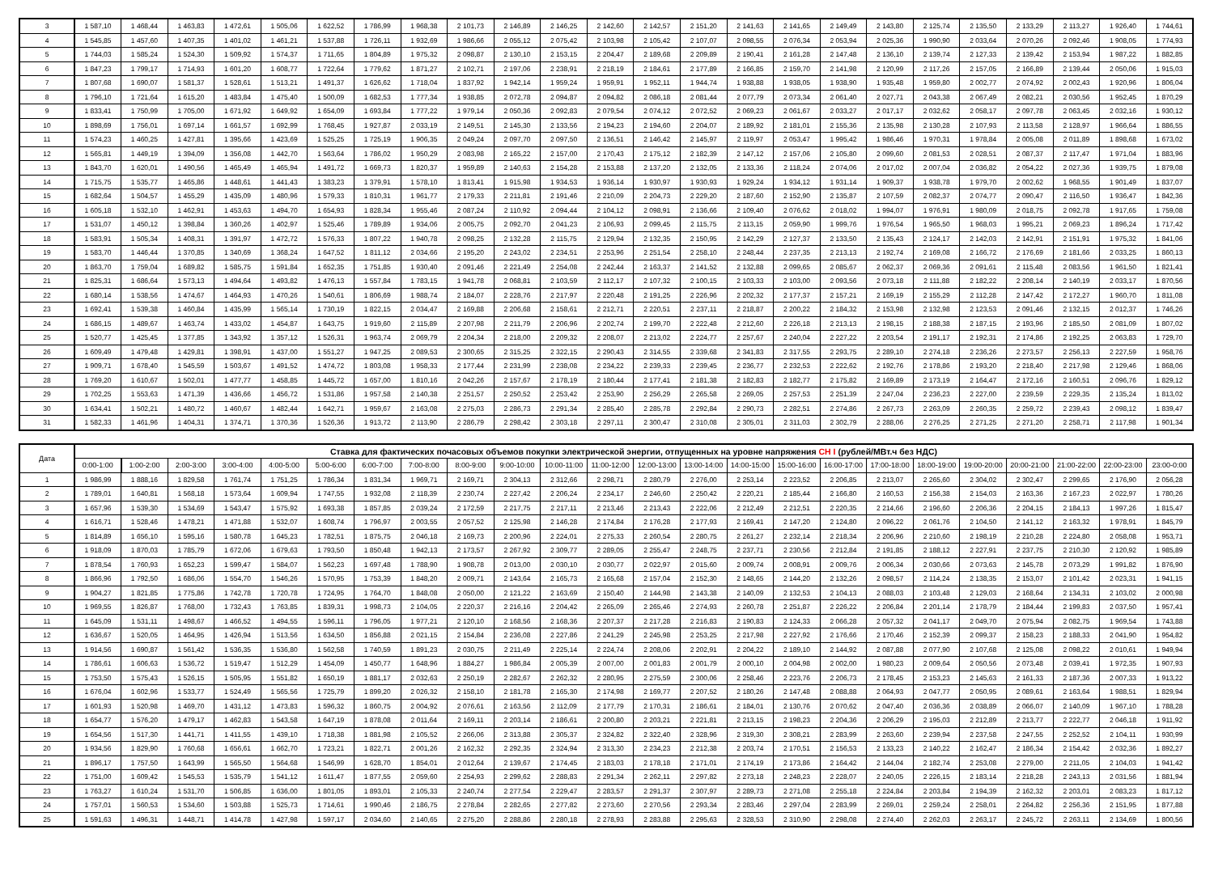| 3 | 1 587,10 | 1 468,44 | 1 463,83 | 1 472,61 | 1 505,06 | 1 622,52 | 1 786,99 | 1 968,38 | 2 101,73 | 2 146,89 | 2 146,25 | 2 142,60 | 2 142,57 | 2 151,20 | 2 141,63 | 2 141,65 | 2 149,49 | 2 143,80 | 2 125,74 | 2 135,50 | 2 133,29 | 2 113,27 | 1 926,40 | 1 744,61 |
| 4 | 1 545,85 | 1 457,60 | 1 407,35 | 1 401,02 | 1 461,21 | 1 537,88 | 1 726,11 | 1 932,69 | 1 986,66 | 2 055,12 | 2 075,42 | 2 103,98 | 2 105,42 | 2 107,07 | 2 098,55 | 2 076,34 | 2 053,94 | 2 025,36 | 1 990,90 | 2 033,64 | 2 070,26 | 2 092,46 | 1 908,05 | 1 774,93 |
| 5 | 1 744,03 | 1 585,24 | 1 524,30 | 1 509,92 | 1 574,37 | 1 711,65 | 1 804,89 | 1 975,32 | 2 098,87 | 2 130,10 | 2 153,15 | 2 204,47 | 2 189,68 | 2 209,89 | 2 190,41 | 2 161,28 | 2 147,48 | 2 136,10 | 2 139,74 | 2 127,33 | 2 139,42 | 2 153,94 | 1 987,22 | 1 882,85 |
| 6 | 1 847,23 | 1 799,17 | 1 714,93 | 1 601,20 | 1 608,77 | 1 722,64 | 1 779,62 | 1 871,27 | 2 102,71 | 2 197,06 | 2 238,91 | 2 218,19 | 2 184,61 | 2 177,89 | 2 166,85 | 2 159,70 | 2 141,98 | 2 120,99 | 2 117,26 | 2 157,05 | 2 166,89 | 2 139,44 | 2 050,06 | 1 915,03 |
| 7 | 1 807,68 | 1 690,07 | 1 581,37 | 1 528,61 | 1 513,21 | 1 491,37 | 1 626,62 | 1 718,04 | 1 837,92 | 1 942,14 | 1 959,24 | 1 959,91 | 1 952,11 | 1 944,74 | 1 938,88 | 1 938,05 | 1 938,90 | 1 935,48 | 1 959,80 | 2 002,77 | 2 074,92 | 2 002,43 | 1 920,96 | 1 806,04 |
| 8 | 1 796,10 | 1 721,64 | 1 615,20 | 1 483,84 | 1 475,40 | 1 500,09 | 1 682,53 | 1 777,34 | 1 938,85 | 2 072,78 | 2 094,87 | 2 094,82 | 2 086,18 | 2 081,44 | 2 077,79 | 2 073,34 | 2 061,40 | 2 027,71 | 2 043,38 | 2 067,49 | 2 082,21 | 2 030,56 | 1 952,45 | 1 870,29 |
| 9 | 1 833,41 | 1 750,99 | 1 705,00 | 1 671,92 | 1 649,92 | 1 654,09 | 1 693,84 | 1 777,22 | 1 979,14 | 2 050,36 | 2 092,83 | 2 079,54 | 2 074,12 | 2 072,52 | 2 069,23 | 2 061,67 | 2 033,27 | 2 017,17 | 2 032,62 | 2 058,17 | 2 097,78 | 2 063,45 | 2 032,16 | 1 930,12 |
| 10 | 1 898,69 | 1 756,01 | 1 697,14 | 1 661,57 | 1 692,99 | 1 768,45 | 1 927,87 | 2 033,19 | 2 149,51 | 2 145,30 | 2 133,56 | 2 194,23 | 2 194,60 | 2 204,07 | 2 189,92 | 2 181,01 | 2 155,36 | 2 135,98 | 2 130,28 | 2 107,93 | 2 113,58 | 2 128,97 | 1 966,64 | 1 886,55 |
| 11 | 1 574,23 | 1 460,25 | 1 427,81 | 1 395,66 | 1 423,69 | 1 525,25 | 1 725,19 | 1 906,35 | 2 049,24 | 2 097,70 | 2 097,50 | 2 136,51 | 2 146,42 | 2 145,97 | 2 119,97 | 2 053,47 | 1 995,42 | 1 986,46 | 1 970,31 | 1 978,84 | 2 005,08 | 2 011,89 | 1 898,68 | 1 673,02 |
| 12 | 1 565,81 | 1 449,19 | 1 394,09 | 1 356,08 | 1 442,70 | 1 563,64 | 1 786,02 | 1 950,29 | 2 083,98 | 2 165,22 | 2 157,00 | 2 170,43 | 2 175,12 | 2 182,39 | 2 147,12 | 2 157,06 | 2 105,80 | 2 099,60 | 2 081,53 | 2 028,51 | 2 087,37 | 2 117,47 | 1 971,04 | 1 883,96 |
| 13 | 1 843,70 | 1 620,01 | 1 490,56 | 1 465,49 | 1 465,94 | 1 491,72 | 1 669,73 | 1 820,37 | 1 959,89 | 2 140,63 | 2 154,28 | 2 153,88 | 2 137,20 | 2 132,05 | 2 133,36 | 2 118,24 | 2 074,06 | 2 017,02 | 2 007,04 | 2 036,82 | 2 054,22 | 2 027,36 | 1 939,75 | 1 879,08 |
| 14 | 1 715,75 | 1 535,77 | 1 465,86 | 1 448,61 | 1 441,43 | 1 383,23 | 1 379,91 | 1 578,10 | 1 813,41 | 1 915,98 | 1 934,53 | 1 936,14 | 1 930,97 | 1 930,93 | 1 929,24 | 1 934,12 | 1 931,14 | 1 909,37 | 1 938,78 | 1 979,70 | 2 002,62 | 1 968,55 | 1 901,49 | 1 837,07 |
| 15 | 1 682,64 | 1 504,57 | 1 455,29 | 1 435,09 | 1 480,96 | 1 579,33 | 1 810,31 | 1 961,77 | 2 179,33 | 2 211,81 | 2 191,46 | 2 210,09 | 2 204,73 | 2 229,20 | 2 187,60 | 2 152,90 | 2 135,87 | 2 107,59 | 2 082,37 | 2 074,77 | 2 090,47 | 2 116,50 | 1 936,47 | 1 842,36 |
| 16 | 1 605,18 | 1 532,10 | 1 462,91 | 1 453,63 | 1 494,70 | 1 654,93 | 1 828,34 | 1 955,46 | 2 087,24 | 2 110,92 | 2 094,44 | 2 104,12 | 2 098,91 | 2 136,66 | 2 109,40 | 2 076,62 | 2 018,02 | 1 994,07 | 1 976,91 | 1 980,09 | 2 018,75 | 2 092,78 | 1 917,65 | 1 759,08 |
| 17 | 1 531,07 | 1 450,12 | 1 398,84 | 1 360,26 | 1 402,97 | 1 525,46 | 1 789,89 | 1 934,06 | 2 005,75 | 2 092,70 | 2 041,23 | 2 106,93 | 2 099,45 | 2 115,75 | 2 113,15 | 2 059,90 | 1 999,76 | 1 976,54 | 1 965,50 | 1 968,03 | 1 995,21 | 2 069,23 | 1 896,24 | 1 717,42 |
| 18 | 1 583,91 | 1 505,34 | 1 408,31 | 1 391,97 | 1 472,72 | 1 576,33 | 1 807,22 | 1 940,78 | 2 098,25 | 2 132,28 | 2 115,75 | 2 129,94 | 2 132,35 | 2 150,95 | 2 142,29 | 2 127,37 | 2 133,50 | 2 135,43 | 2 124,17 | 2 142,03 | 2 142,91 | 2 151,91 | 1 975,32 | 1 841,06 |
| 19 | 1 583,70 | 1 446,44 | 1 370,85 | 1 340,69 | 1 368,24 | 1 647,52 | 1 811,12 | 2 034,66 | 2 195,20 | 2 243,02 | 2 234,51 | 2 253,96 | 2 251,54 | 2 258,10 | 2 248,44 | 2 237,35 | 2 213,13 | 2 192,74 | 2 169,08 | 2 166,72 | 2 176,69 | 2 181,66 | 2 033,25 | 1 860,13 |
| 20 | 1 863,70 | 1 759,04 | 1 689,82 | 1 585,75 | 1 591,84 | 1 652,35 | 1 751,85 | 1 930,40 | 2 091,46 | 2 221,49 | 2 254,08 | 2 242,44 | 2 163,37 | 2 141,52 | 2 132,88 | 2 099,65 | 2 085,67 | 2 062,37 | 2 069,36 | 2 091,61 | 2 115,48 | 2 083,56 | 1 961,50 | 1 821,41 |
| 21 | 1 825,31 | 1 686,64 | 1 573,13 | 1 494,64 | 1 493,82 | 1 476,13 | 1 557,84 | 1 783,15 | 1 941,78 | 2 068,81 | 2 103,59 | 2 112,17 | 2 107,32 | 2 100,15 | 2 103,33 | 2 103,00 | 2 093,56 | 2 073,18 | 2 111,88 | 2 182,22 | 2 208,14 | 2 140,19 | 2 033,17 | 1 870,56 |
| 22 | 1 680,14 | 1 538,56 | 1 474,67 | 1 464,93 | 1 470,26 | 1 540,61 | 1 806,69 | 1 988,74 | 2 184,07 | 2 228,76 | 2 217,97 | 2 220,48 | 2 191,25 | 2 226,96 | 2 202,32 | 2 177,37 | 2 157,21 | 2 169,19 | 2 155,29 | 2 112,28 | 2 147,42 | 2 172,27 | 1 960,70 | 1 811,08 |
| 23 | 1 692,41 | 1 539,38 | 1 460,84 | 1 435,99 | 1 565,14 | 1 730,19 | 1 822,15 | 2 034,47 | 2 169,88 | 2 206,68 | 2 158,61 | 2 212,71 | 2 220,51 | 2 237,11 | 2 218,87 | 2 200,22 | 2 184,32 | 2 153,98 | 2 132,98 | 2 123,53 | 2 091,46 | 2 132,15 | 2 012,37 | 1 746,26 |
| 24 | 1 686,15 | 1 489,67 | 1 463,74 | 1 433,02 | 1 454,87 | 1 643,75 | 1 919,60 | 2 115,89 | 2 207,98 | 2 211,79 | 2 206,96 | 2 202,74 | 2 199,70 | 2 222,48 | 2 212,60 | 2 226,18 | 2 213,13 | 2 198,15 | 2 188,38 | 2 187,15 | 2 193,96 | 2 185,50 | 2 081,09 | 1 807,02 |
| 25 | 1 520,77 | 1 425,45 | 1 377,85 | 1 343,92 | 1 357,12 | 1 526,31 | 1 963,74 | 2 069,79 | 2 204,34 | 2 218,00 | 2 209,32 | 2 208,07 | 2 213,02 | 2 224,77 | 2 257,67 | 2 240,04 | 2 227,22 | 2 203,54 | 2 191,17 | 2 192,31 | 2 174,86 | 2 192,25 | 2 063,83 | 1 729,70 |
| 26 | 1 609,49 | 1 479,48 | 1 429,81 | 1 398,91 | 1 437,00 | 1 551,27 | 1 947,25 | 2 089,53 | 2 300,65 | 2 315,25 | 2 322,15 | 2 290,43 | 2 314,55 | 2 339,68 | 2 341,83 | 2 317,55 | 2 293,75 | 2 289,10 | 2 274,18 | 2 236,26 | 2 273,57 | 2 256,13 | 2 227,59 | 1 958,76 |
| 27 | 1 909,71 | 1 678,40 | 1 545,59 | 1 503,67 | 1 491,52 | 1 474,72 | 1 803,08 | 1 958,33 | 2 177,44 | 2 231,99 | 2 238,08 | 2 234,22 | 2 239,33 | 2 239,45 | 2 236,77 | 2 232,53 | 2 222,62 | 2 192,76 | 2 178,86 | 2 193,20 | 2 218,40 | 2 217,98 | 2 129,46 | 1 868,06 |
| 28 | 1 769,20 | 1 610,67 | 1 502,01 | 1 477,77 | 1 458,85 | 1 445,72 | 1 657,00 | 1 810,16 | 2 042,26 | 2 157,67 | 2 178,19 | 2 180,44 | 2 177,41 | 2 181,38 | 2 182,83 | 2 182,77 | 2 175,82 | 2 169,89 | 2 173,19 | 2 164,47 | 2 172,16 | 2 160,51 | 2 096,76 | 1 829,12 |
| 29 | 1 702,25 | 1 553,63 | 1 471,39 | 1 436,66 | 1 456,72 | 1 531,86 | 1 957,58 | 2 140,38 | 2 251,57 | 2 250,52 | 2 253,42 | 2 253,90 | 2 256,29 | 2 265,58 | 2 269,05 | 2 257,53 | 2 251,39 | 2 247,04 | 2 236,23 | 2 227,00 | 2 239,59 | 2 229,35 | 2 135,24 | 1 813,02 |
| 30 | 1 634,41 | 1 502,21 | 1 480,72 | 1 460,67 | 1 482,44 | 1 642,71 | 1 959,67 | 2 163,08 | 2 275,03 | 2 286,73 | 2 291,34 | 2 285,40 | 2 285,78 | 2 292,84 | 2 290,73 | 2 282,51 | 2 274,86 | 2 267,73 | 2 263,09 | 2 260,35 | 2 259,72 | 2 239,43 | 2 098,12 | 1 839,47 |
| 31 | 1 582,33 | 1 461,96 | 1 404,31 | 1 374,71 | 1 370,36 | 1 526,36 | 1 913,72 | 2 113,90 | 2 286,79 | 2 298,42 | 2 303,18 | 2 297,11 | 2 300,47 | 2 310,08 | 2 305,01 | 2 311,03 | 2 302,79 | 2 288,06 | 2 276,25 | 2 271,25 | 2 271,20 | 2 258,71 | 2 117,98 | 1 901,34 |
| Дата | Ставка для фактических почасовых объемов покупки электрической энергии, отпущенных на уровне напряжения СН I (рублей/МВт.ч без НДС) | | | | | | | | | | | | | | | | | | | | | | | |
| --- | --- | --- | --- | --- | --- | --- | --- | --- | --- | --- | --- | --- | --- | --- | --- | --- | --- | --- | --- | --- | --- | --- | --- | --- |
| | 0:00-1:00 | 1:00-2:00 | 2:00-3:00 | 3:00-4:00 | 4:00-5:00 | 5:00-6:00 | 6:00-7:00 | 7:00-8:00 | 8:00-9:00 | 9:00-10:00 | 10:00-11:00 | 11:00-12:00 | 12:00-13:00 | 13:00-14:00 | 14:00-15:00 | 15:00-16:00 | 16:00-17:00 | 17:00-18:00 | 18:00-19:00 | 19:00-20:00 | 20:00-21:00 | 21:00-22:00 | 22:00-23:00 | 23:00-0:00 |
| 1 | 1 986,99 | 1 888,16 | 1 829,58 | 1 761,74 | 1 751,25 | 1 786,34 | 1 831,34 | 1 969,71 | 2 169,71 | 2 304,13 | 2 312,66 | 2 298,71 | 2 280,79 | 2 276,00 | 2 253,14 | 2 223,52 | 2 206,85 | 2 213,07 | 2 265,60 | 2 304,02 | 2 302,47 | 2 299,65 | 2 176,90 | 2 056,28 |
| 2 | 1 789,01 | 1 640,81 | 1 568,18 | 1 573,64 | 1 609,94 | 1 747,55 | 1 932,08 | 2 118,39 | 2 230,74 | 2 227,42 | 2 206,24 | 2 234,17 | 2 246,60 | 2 250,42 | 2 220,21 | 2 185,44 | 2 166,80 | 2 160,53 | 2 156,38 | 2 154,03 | 2 163,36 | 2 167,23 | 2 022,97 | 1 780,26 |
| 3 | 1 657,96 | 1 539,30 | 1 534,69 | 1 543,47 | 1 575,92 | 1 693,38 | 1 857,85 | 2 039,24 | 2 172,59 | 2 217,75 | 2 217,11 | 2 213,46 | 2 213,43 | 2 222,06 | 2 212,49 | 2 212,51 | 2 220,35 | 2 214,66 | 2 196,60 | 2 206,36 | 2 204,15 | 2 184,13 | 1 997,26 | 1 815,47 |
| 4 | 1 616,71 | 1 528,46 | 1 478,21 | 1 471,88 | 1 532,07 | 1 608,74 | 1 796,97 | 2 003,55 | 2 057,52 | 2 125,98 | 2 146,28 | 2 174,84 | 2 176,28 | 2 177,93 | 2 169,41 | 2 147,20 | 2 124,80 | 2 096,22 | 2 061,76 | 2 104,50 | 2 141,12 | 2 163,32 | 1 978,91 | 1 845,79 |
| 5 | 1 814,89 | 1 656,10 | 1 595,16 | 1 580,78 | 1 645,23 | 1 782,51 | 1 875,75 | 2 046,18 | 2 169,73 | 2 200,96 | 2 224,01 | 2 275,33 | 2 260,54 | 2 280,75 | 2 261,27 | 2 232,14 | 2 218,34 | 2 206,96 | 2 210,60 | 2 198,19 | 2 210,28 | 2 224,80 | 2 058,08 | 1 953,71 |
| 6 | 1 918,09 | 1 870,03 | 1 785,79 | 1 672,06 | 1 679,63 | 1 793,50 | 1 850,48 | 1 942,13 | 2 173,57 | 2 267,92 | 2 309,77 | 2 289,05 | 2 255,47 | 2 248,75 | 2 237,71 | 2 230,56 | 2 212,84 | 2 191,85 | 2 188,12 | 2 227,91 | 2 237,75 | 2 210,30 | 2 120,92 | 1 985,89 |
| 7 | 1 878,54 | 1 760,93 | 1 652,23 | 1 599,47 | 1 584,07 | 1 562,23 | 1 697,48 | 1 788,90 | 1 908,78 | 2 013,00 | 2 030,10 | 2 030,77 | 2 022,97 | 2 015,60 | 2 009,74 | 2 008,91 | 2 009,76 | 2 006,34 | 2 030,66 | 2 073,63 | 2 145,78 | 2 073,29 | 1 991,82 | 1 876,90 |
| 8 | 1 866,96 | 1 792,50 | 1 686,06 | 1 554,70 | 1 546,26 | 1 570,95 | 1 753,39 | 1 848,20 | 2 009,71 | 2 143,64 | 2 165,73 | 2 165,68 | 2 157,04 | 2 152,30 | 2 148,65 | 2 144,20 | 2 132,26 | 2 098,57 | 2 114,24 | 2 138,35 | 2 153,07 | 2 101,42 | 2 023,31 | 1 941,15 |
| 9 | 1 904,27 | 1 821,85 | 1 775,86 | 1 742,78 | 1 720,78 | 1 724,95 | 1 764,70 | 1 848,08 | 2 050,00 | 2 121,22 | 2 163,69 | 2 150,40 | 2 144,98 | 2 143,38 | 2 140,09 | 2 132,53 | 2 104,13 | 2 088,03 | 2 103,48 | 2 129,03 | 2 168,64 | 2 134,31 | 2 103,02 | 2 000,98 |
| 10 | 1 969,55 | 1 826,87 | 1 768,00 | 1 732,43 | 1 763,85 | 1 839,31 | 1 998,73 | 2 104,05 | 2 220,37 | 2 216,16 | 2 204,42 | 2 265,09 | 2 265,46 | 2 274,93 | 2 260,78 | 2 251,87 | 2 226,22 | 2 206,84 | 2 201,14 | 2 178,79 | 2 184,44 | 2 199,83 | 2 037,50 | 1 957,41 |
| 11 | 1 645,09 | 1 531,11 | 1 498,67 | 1 466,52 | 1 494,55 | 1 596,11 | 1 796,05 | 1 977,21 | 2 120,10 | 2 168,56 | 2 168,36 | 2 207,37 | 2 217,28 | 2 216,83 | 2 190,83 | 2 124,33 | 2 066,28 | 2 057,32 | 2 041,17 | 2 049,70 | 2 075,94 | 2 082,75 | 1 969,54 | 1 743,88 |
| 12 | 1 636,67 | 1 520,05 | 1 464,95 | 1 426,94 | 1 513,56 | 1 634,50 | 1 856,88 | 2 021,15 | 2 154,84 | 2 236,08 | 2 227,86 | 2 241,29 | 2 245,98 | 2 253,25 | 2 217,98 | 2 227,92 | 2 176,66 | 2 170,46 | 2 152,39 | 2 099,37 | 2 158,23 | 2 188,33 | 2 041,90 | 1 954,82 |
| 13 | 1 914,56 | 1 690,87 | 1 561,42 | 1 536,35 | 1 536,80 | 1 562,58 | 1 740,59 | 1 891,23 | 2 030,75 | 2 211,49 | 2 225,14 | 2 224,74 | 2 208,06 | 2 202,91 | 2 204,22 | 2 189,10 | 2 144,92 | 2 087,88 | 2 077,90 | 2 107,68 | 2 125,08 | 2 098,22 | 2 010,61 | 1 949,94 |
| 14 | 1 786,61 | 1 606,63 | 1 536,72 | 1 519,47 | 1 512,29 | 1 454,09 | 1 450,77 | 1 648,96 | 1 884,27 | 1 986,84 | 2 005,39 | 2 007,00 | 2 001,83 | 2 001,79 | 2 000,10 | 2 004,98 | 2 002,00 | 1 980,23 | 2 009,64 | 2 050,56 | 2 073,48 | 2 039,41 | 1 972,35 | 1 907,93 |
| 15 | 1 753,50 | 1 575,43 | 1 526,15 | 1 505,95 | 1 551,82 | 1 650,19 | 1 881,17 | 2 032,63 | 2 250,19 | 2 282,67 | 2 262,32 | 2 280,95 | 2 275,59 | 2 300,06 | 2 258,46 | 2 223,76 | 2 206,73 | 2 178,45 | 2 153,23 | 2 145,63 | 2 161,33 | 2 187,36 | 2 007,33 | 1 913,22 |
| 16 | 1 676,04 | 1 602,96 | 1 533,77 | 1 524,49 | 1 565,56 | 1 725,79 | 1 899,20 | 2 026,32 | 2 158,10 | 2 181,78 | 2 165,30 | 2 174,98 | 2 169,77 | 2 207,52 | 2 180,26 | 2 147,48 | 2 088,88 | 2 064,93 | 2 047,77 | 2 050,95 | 2 089,61 | 2 163,64 | 1 988,51 | 1 829,94 |
| 17 | 1 601,93 | 1 520,98 | 1 469,70 | 1 431,12 | 1 473,83 | 1 596,32 | 1 860,75 | 2 004,92 | 2 076,61 | 2 163,56 | 2 112,09 | 2 177,79 | 2 170,31 | 2 186,61 | 2 184,01 | 2 130,76 | 2 070,62 | 2 047,40 | 2 036,36 | 2 038,89 | 2 066,07 | 2 140,09 | 1 967,10 | 1 788,28 |
| 18 | 1 654,77 | 1 576,20 | 1 479,17 | 1 462,83 | 1 543,58 | 1 647,19 | 1 878,08 | 2 011,64 | 2 169,11 | 2 203,14 | 2 186,61 | 2 200,80 | 2 203,21 | 2 221,81 | 2 213,15 | 2 198,23 | 2 204,36 | 2 206,29 | 2 195,03 | 2 212,89 | 2 213,77 | 2 222,77 | 2 046,18 | 1 911,92 |
| 19 | 1 654,56 | 1 517,30 | 1 441,71 | 1 411,55 | 1 439,10 | 1 718,38 | 1 881,98 | 2 105,52 | 2 266,06 | 2 313,88 | 2 305,37 | 2 324,82 | 2 322,40 | 2 328,96 | 2 319,30 | 2 308,21 | 2 283,99 | 2 263,60 | 2 239,94 | 2 237,58 | 2 247,55 | 2 252,52 | 2 104,11 | 1 930,99 |
| 20 | 1 934,56 | 1 829,90 | 1 760,68 | 1 656,61 | 1 662,70 | 1 723,21 | 1 822,71 | 2 001,26 | 2 162,32 | 2 292,35 | 2 324,94 | 2 313,30 | 2 234,23 | 2 212,38 | 2 203,74 | 2 170,51 | 2 156,53 | 2 133,23 | 2 140,22 | 2 162,47 | 2 186,34 | 2 154,42 | 2 032,36 | 1 892,27 |
| 21 | 1 896,17 | 1 757,50 | 1 643,99 | 1 565,50 | 1 564,68 | 1 546,99 | 1 628,70 | 1 854,01 | 2 012,64 | 2 139,67 | 2 174,45 | 2 183,03 | 2 178,18 | 2 171,01 | 2 174,19 | 2 173,86 | 2 164,42 | 2 144,04 | 2 182,74 | 2 253,08 | 2 279,00 | 2 211,05 | 2 104,03 | 1 941,42 |
| 22 | 1 751,00 | 1 609,42 | 1 545,53 | 1 535,79 | 1 541,12 | 1 611,47 | 1 877,55 | 2 059,60 | 2 254,93 | 2 299,62 | 2 288,83 | 2 291,34 | 2 262,11 | 2 297,82 | 2 273,18 | 2 248,23 | 2 228,07 | 2 240,05 | 2 226,15 | 2 183,14 | 2 218,28 | 2 243,13 | 2 031,56 | 1 881,94 |
| 23 | 1 763,27 | 1 610,24 | 1 531,70 | 1 506,85 | 1 636,00 | 1 801,05 | 1 893,01 | 2 105,33 | 2 240,74 | 2 277,54 | 2 229,47 | 2 283,57 | 2 291,37 | 2 307,97 | 2 289,73 | 2 271,08 | 2 255,18 | 2 224,84 | 2 203,84 | 2 194,39 | 2 162,32 | 2 203,01 | 2 083,23 | 1 817,12 |
| 24 | 1 757,01 | 1 560,53 | 1 534,60 | 1 503,88 | 1 525,73 | 1 714,61 | 1 990,46 | 2 186,75 | 2 278,84 | 2 282,65 | 2 277,82 | 2 273,60 | 2 270,56 | 2 293,34 | 2 283,46 | 2 297,04 | 2 283,99 | 2 269,01 | 2 259,24 | 2 258,01 | 2 264,82 | 2 256,36 | 2 151,95 | 1 877,88 |
| 25 | 1 591,63 | 1 496,31 | 1 448,71 | 1 414,78 | 1 427,98 | 1 597,17 | 2 034,60 | 2 140,65 | 2 275,20 | 2 288,86 | 2 280,18 | 2 278,93 | 2 283,88 | 2 295,63 | 2 328,53 | 2 310,90 | 2 298,08 | 2 274,40 | 2 262,03 | 2 263,17 | 2 245,72 | 2 263,11 | 2 134,69 | 1 800,56 |